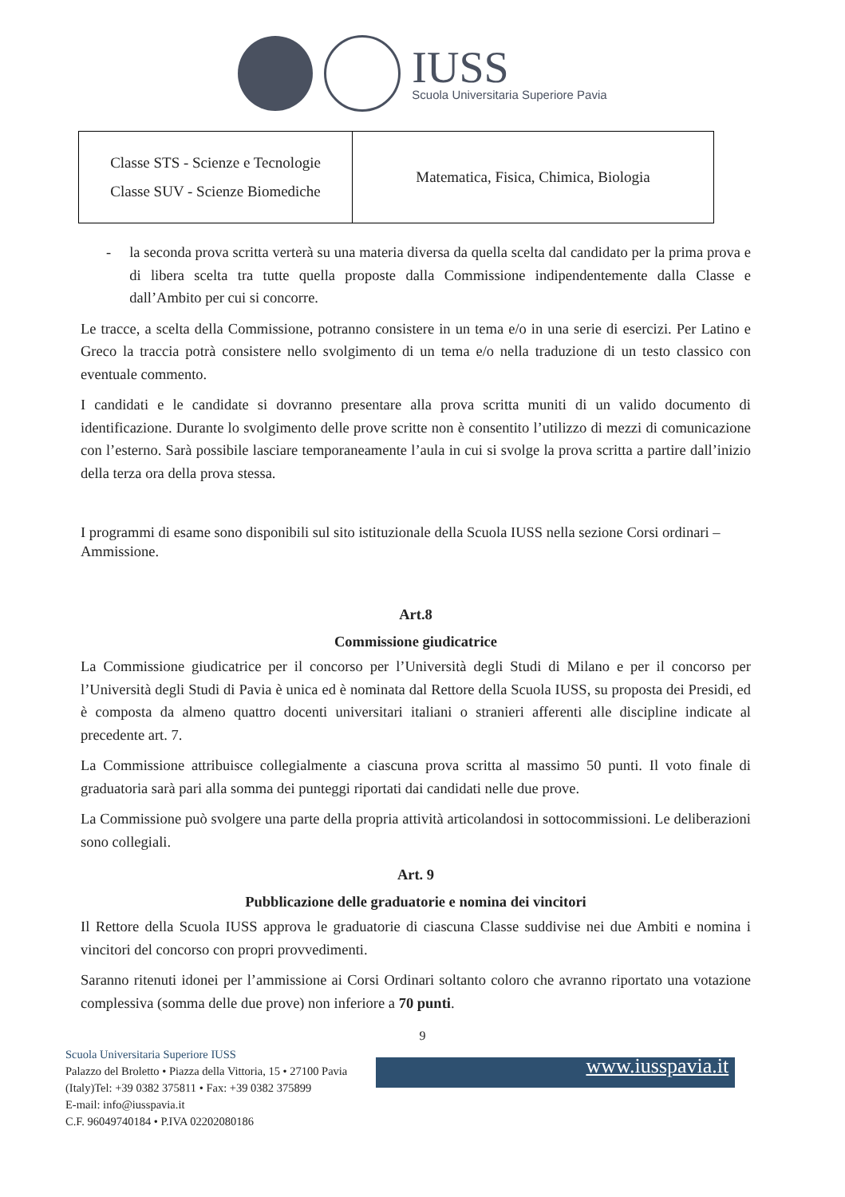IUSS
Scuola Universitaria Superiore Pavia
| Classe STS - Scienze e Tecnologie Classe SUV - Scienze Biomediche | Matematica, Fisica, Chimica, Biologia |
- la seconda prova scritta verterà su una materia diversa da quella scelta dal candidato per la prima prova e di libera scelta tra tutte quella proposte dalla Commissione indipendentemente dalla Classe e dall’Ambito per cui si concorre.
Le tracce, a scelta della Commissione, potranno consistere in un tema e/o in una serie di esercizi. Per Latino e Greco la traccia potrà consistere nello svolgimento di un tema e/o nella traduzione di un testo classico con eventuale commento.
I candidati e le candidate si dovranno presentare alla prova scritta muniti di un valido documento di identificazione. Durante lo svolgimento delle prove scritte non è consentito l’utilizzo di mezzi di comunicazione con l’esterno. Sarà possibile lasciare temporaneamente l’aula in cui si svolge la prova scritta a partire dall’inizio della terza ora della prova stessa.
I programmi di esame sono disponibili sul sito istituzionale della Scuola IUSS nella sezione Corsi ordinari – Ammissione.
Art.8
Commissione giudicatrice
La Commissione giudicatrice per il concorso per l’Università degli Studi di Milano e per il concorso per l’Università degli Studi di Pavia è unica ed è nominata dal Rettore della Scuola IUSS, su proposta dei Presidi, ed è composta da almeno quattro docenti universitari italiani o stranieri afferenti alle discipline indicate al precedente art. 7.
La Commissione attribuisce collegialmente a ciascuna prova scritta al massimo 50 punti. Il voto finale di graduatoria sarà pari alla somma dei punteggi riportati dai candidati nelle due prove.
La Commissione può svolgere una parte della propria attività articolandosi in sottocommissioni. Le deliberazioni sono collegiali.
Art. 9
Pubblicazione delle graduatorie e nomina dei vincitori
Il Rettore della Scuola IUSS approva le graduatorie di ciascuna Classe suddivise nei due Ambiti e nomina i vincitori del concorso con propri provvedimenti.
Saranno ritenuti idonei per l’ammissione ai Corsi Ordinari soltanto coloro che avranno riportato una votazione complessiva (somma delle due prove) non inferiore a 70 punti.
9
Scuola Universitaria Superiore IUSS
Palazzo del Broletto • Piazza della Vittoria, 15 • 27100 Pavia
(Italy)Tel: +39 0382 375811 • Fax: +39 0382 375899
E-mail: info@iusspavia.it
C.F. 96049740184 • P.IVA 02202080186
www.iusspavia.it